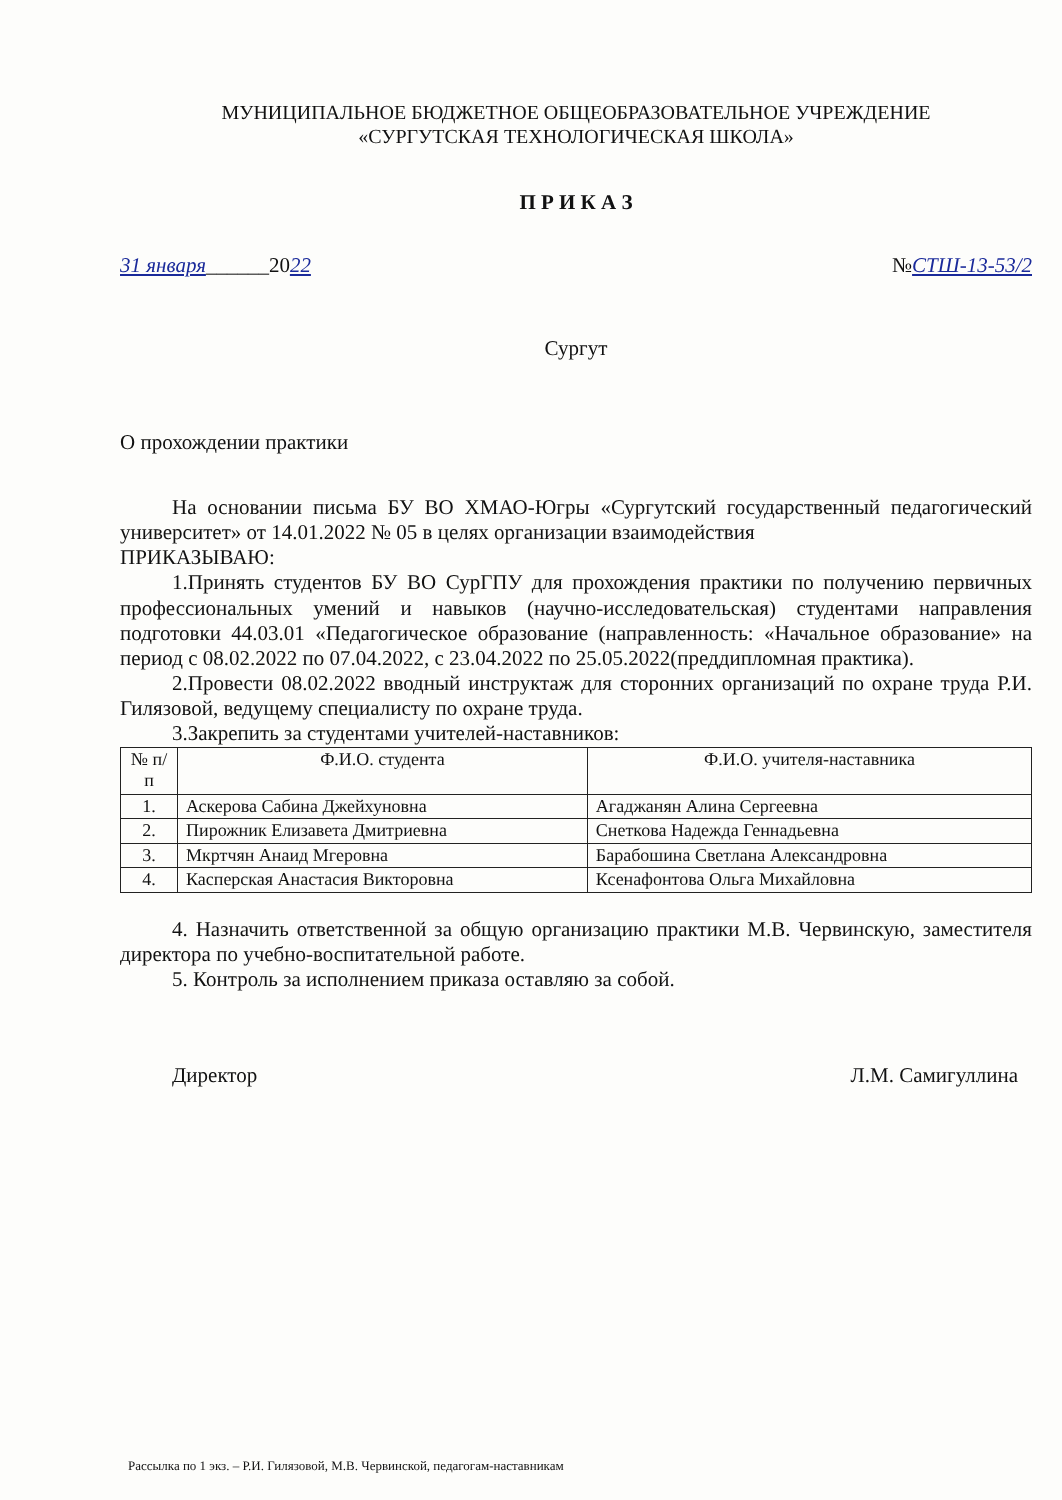МУНИЦИПАЛЬНОЕ БЮДЖЕТНОЕ ОБЩЕОБРАЗОВАТЕЛЬНОЕ УЧРЕЖДЕНИЕ
«СУРГУТСКАЯ ТЕХНОЛОГИЧЕСКАЯ ШКОЛА»
П Р И К А З
31 января______2022 №СТШ-13-53/2
Сургут
О прохождении практики
На основании письма БУ ВО ХМАО-Югры «Сургутский государственный педагогический университет» от 14.01.2022 № 05 в целях организации взаимодействия
ПРИКАЗЫВАЮ:
1.Принять студентов БУ ВО СурГПУ для прохождения практики по получению первичных профессиональных умений и навыков (научно-исследовательская) студентами направления подготовки 44.03.01 «Педагогическое образование (направленность: «Начальное образование» на период с 08.02.2022 по 07.04.2022, с 23.04.2022 по 25.05.2022(преддипломная практика).
2.Провести 08.02.2022 вводный инструктаж для сторонних организаций по охране труда Р.И. Гилязовой, ведущему специалисту по охране труда.
3.Закрепить за студентами учителей-наставников:
| № п/п | Ф.И.О. студента | Ф.И.О. учителя-наставника |
| --- | --- | --- |
| 1. | Аскерова Сабина Джейхуновна | Агаджанян Алина Сергеевна |
| 2. | Пирожник Елизавета Дмитриевна | Снеткова Надежда Геннадьевна |
| 3. | Мкртчян Анаид Мгеровна | Барабошина Светлана Александровна |
| 4. | Касперская Анастасия Викторовна | Ксенафонтова Ольга Михайловна |
4. Назначить ответственной за общую организацию практики М.В. Червинскую, заместителя директора по учебно-воспитательной работе.
5. Контроль за исполнением приказа оставляю за собой.
Директор Л.М. Самигуллина
Рассылка по 1 экз. – Р.И. Гилязовой, М.В. Червинской, педагогам-наставникам